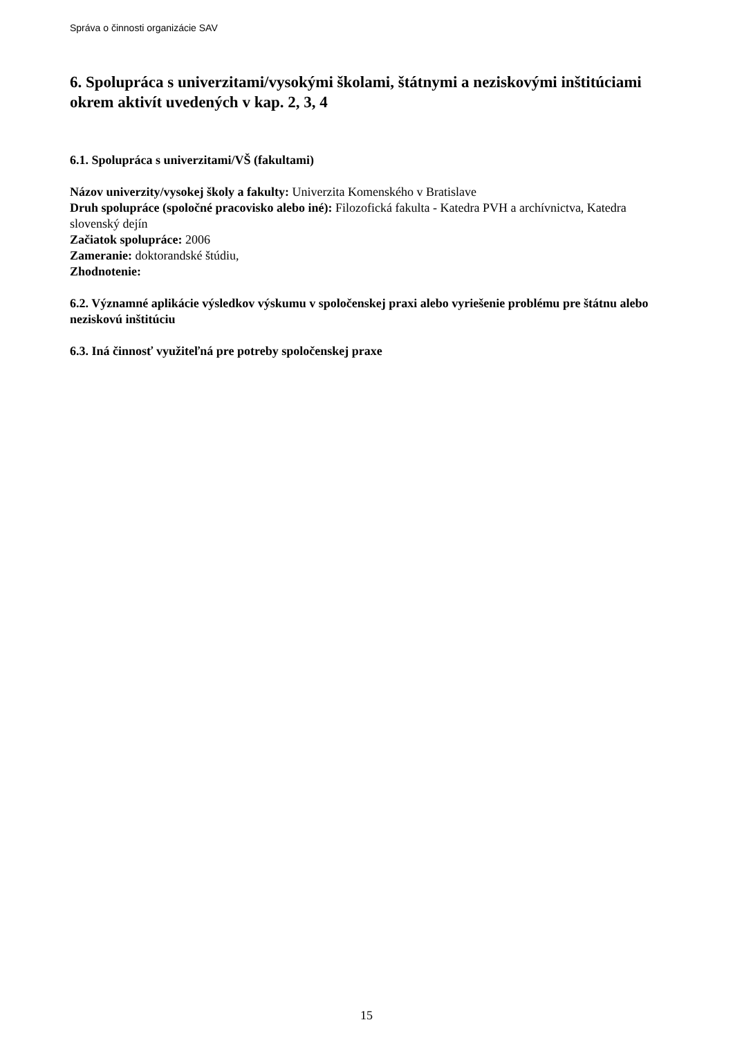Správa o činnosti organizácie SAV
6. Spolupráca s univerzitami/vysokými školami, štátnymi a neziskovými inštitúciami okrem aktivít uvedených v kap. 2, 3, 4
6.1. Spolupráca s univerzitami/VŠ (fakultami)
Názov univerzity/vysokej školy a fakulty: Univerzita Komenského v Bratislave
Druh spolupráce (spoločné pracovisko alebo iné): Filozofická fakulta - Katedra PVH a archívnictva, Katedra slovenský dejín
Začiatok spolupráce: 2006
Zameranie: doktorandské štúdiu,
Zhodnotenie:
6.2. Významné aplikácie výsledkov výskumu v spoločenskej praxi alebo vyriešenie problému pre štátnu alebo neziskovú inštitúciu
6.3. Iná činnosť využiteľná pre potreby spoločenskej praxe
15